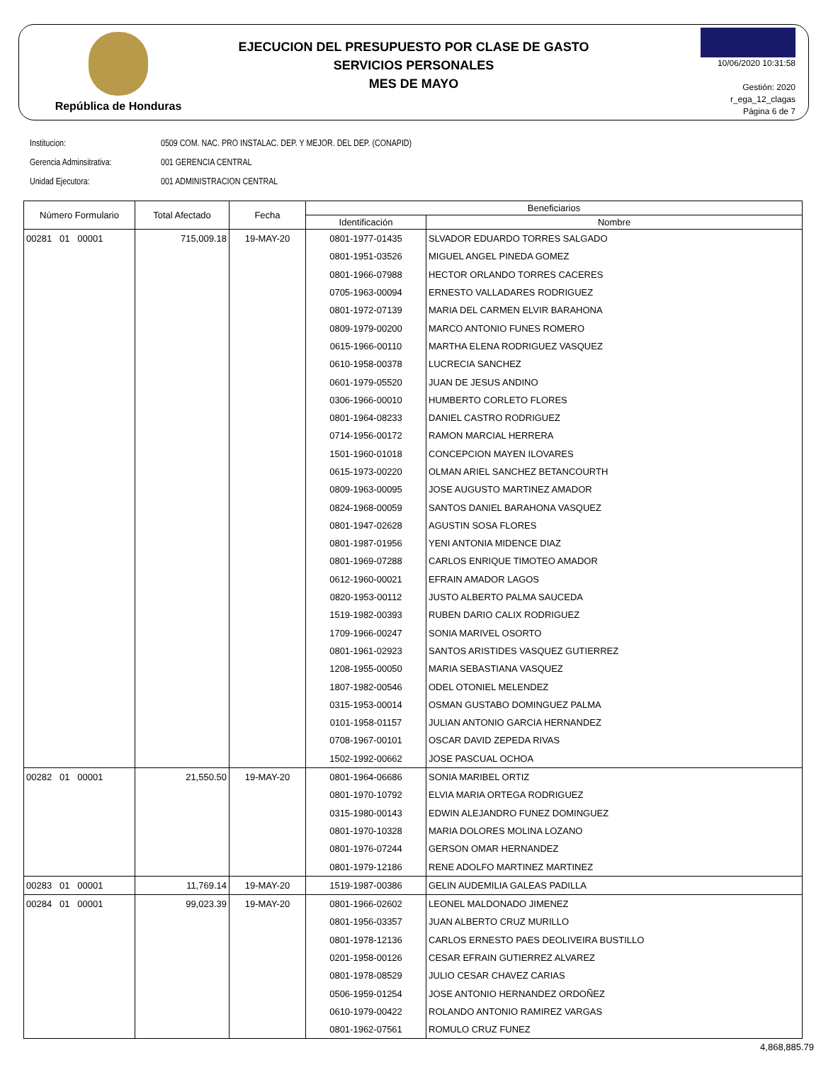República de Honduras
EJECUCION DEL PRESUPUESTO POR CLASE DE GASTO
SERVICIOS PERSONALES
MES DE MAYO
10/06/2020 10:31:58
Gestión: 2020
r_ega_12_clagas
Página 6 de 7
Institucion: 0509 COM. NAC. PRO INSTALAC. DEP. Y MEJOR. DEL DEP. (CONAPID)
Gerencia Adminsitrativa: 001 GERENCIA CENTRAL
Unidad Ejecutora: 001 ADMINISTRACION CENTRAL
| Número Formulario | Total Afectado | Fecha | Beneficiarios | |
| --- | --- | --- | --- | --- |
| | | | Identificación | Nombre |
| 00281 01 00001 | 715,009.18 | 19-MAY-20 | 0801-1977-01435 | SLVADOR EDUARDO TORRES SALGADO |
| | | | 0801-1951-03526 | MIGUEL ANGEL PINEDA GOMEZ |
| | | | 0801-1966-07988 | HECTOR ORLANDO TORRES CACERES |
| | | | 0705-1963-00094 | ERNESTO VALLADARES RODRIGUEZ |
| | | | 0801-1972-07139 | MARIA DEL CARMEN ELVIR BARAHONA |
| | | | 0809-1979-00200 | MARCO ANTONIO FUNES ROMERO |
| | | | 0615-1966-00110 | MARTHA ELENA RODRIGUEZ VASQUEZ |
| | | | 0610-1958-00378 | LUCRECIA SANCHEZ |
| | | | 0601-1979-05520 | JUAN DE JESUS ANDINO |
| | | | 0306-1966-00010 | HUMBERTO CORLETO FLORES |
| | | | 0801-1964-08233 | DANIEL CASTRO RODRIGUEZ |
| | | | 0714-1956-00172 | RAMON MARCIAL HERRERA |
| | | | 1501-1960-01018 | CONCEPCION MAYEN ILOVARES |
| | | | 0615-1973-00220 | OLMAN ARIEL SANCHEZ BETANCOURTH |
| | | | 0809-1963-00095 | JOSE AUGUSTO MARTINEZ AMADOR |
| | | | 0824-1968-00059 | SANTOS DANIEL BARAHONA VASQUEZ |
| | | | 0801-1947-02628 | AGUSTIN SOSA FLORES |
| | | | 0801-1987-01956 | YENI ANTONIA MIDENCE DIAZ |
| | | | 0801-1969-07288 | CARLOS ENRIQUE TIMOTEO AMADOR |
| | | | 0612-1960-00021 | EFRAIN AMADOR LAGOS |
| | | | 0820-1953-00112 | JUSTO ALBERTO PALMA SAUCEDA |
| | | | 1519-1982-00393 | RUBEN DARIO CALIX RODRIGUEZ |
| | | | 1709-1966-00247 | SONIA MARIVEL OSORTO |
| | | | 0801-1961-02923 | SANTOS ARISTIDES VASQUEZ GUTIERREZ |
| | | | 1208-1955-00050 | MARIA SEBASTIANA VASQUEZ |
| | | | 1807-1982-00546 | ODEL OTONIEL MELENDEZ |
| | | | 0315-1953-00014 | OSMAN GUSTABO DOMINGUEZ PALMA |
| | | | 0101-1958-01157 | JULIAN ANTONIO GARCIA HERNANDEZ |
| | | | 0708-1967-00101 | OSCAR DAVID ZEPEDA RIVAS |
| | | | 1502-1992-00662 | JOSE PASCUAL OCHOA |
| 00282 01 00001 | 21,550.50 | 19-MAY-20 | 0801-1964-06686 | SONIA MARIBEL ORTIZ |
| | | | 0801-1970-10792 | ELVIA MARIA ORTEGA RODRIGUEZ |
| | | | 0315-1980-00143 | EDWIN ALEJANDRO FUNEZ DOMINGUEZ |
| | | | 0801-1970-10328 | MARIA DOLORES MOLINA LOZANO |
| | | | 0801-1976-07244 | GERSON OMAR HERNANDEZ |
| | | | 0801-1979-12186 | RENE ADOLFO MARTINEZ MARTINEZ |
| 00283 01 00001 | 11,769.14 | 19-MAY-20 | 1519-1987-00386 | GELIN AUDEMILIA GALEAS PADILLA |
| 00284 01 00001 | 99,023.39 | 19-MAY-20 | 0801-1966-02602 | LEONEL MALDONADO JIMENEZ |
| | | | 0801-1956-03357 | JUAN ALBERTO CRUZ MURILLO |
| | | | 0801-1978-12136 | CARLOS ERNESTO PAES DEOLIVEIRA BUSTILLO |
| | | | 0201-1958-00126 | CESAR EFRAIN GUTIERREZ ALVAREZ |
| | | | 0801-1978-08529 | JULIO CESAR CHAVEZ CARIAS |
| | | | 0506-1959-01254 | JOSE ANTONIO HERNANDEZ ORDOÑEZ |
| | | | 0610-1979-00422 | ROLANDO ANTONIO RAMIREZ VARGAS |
| | | | 0801-1962-07561 | ROMULO CRUZ FUNEZ |
4,868,885.79